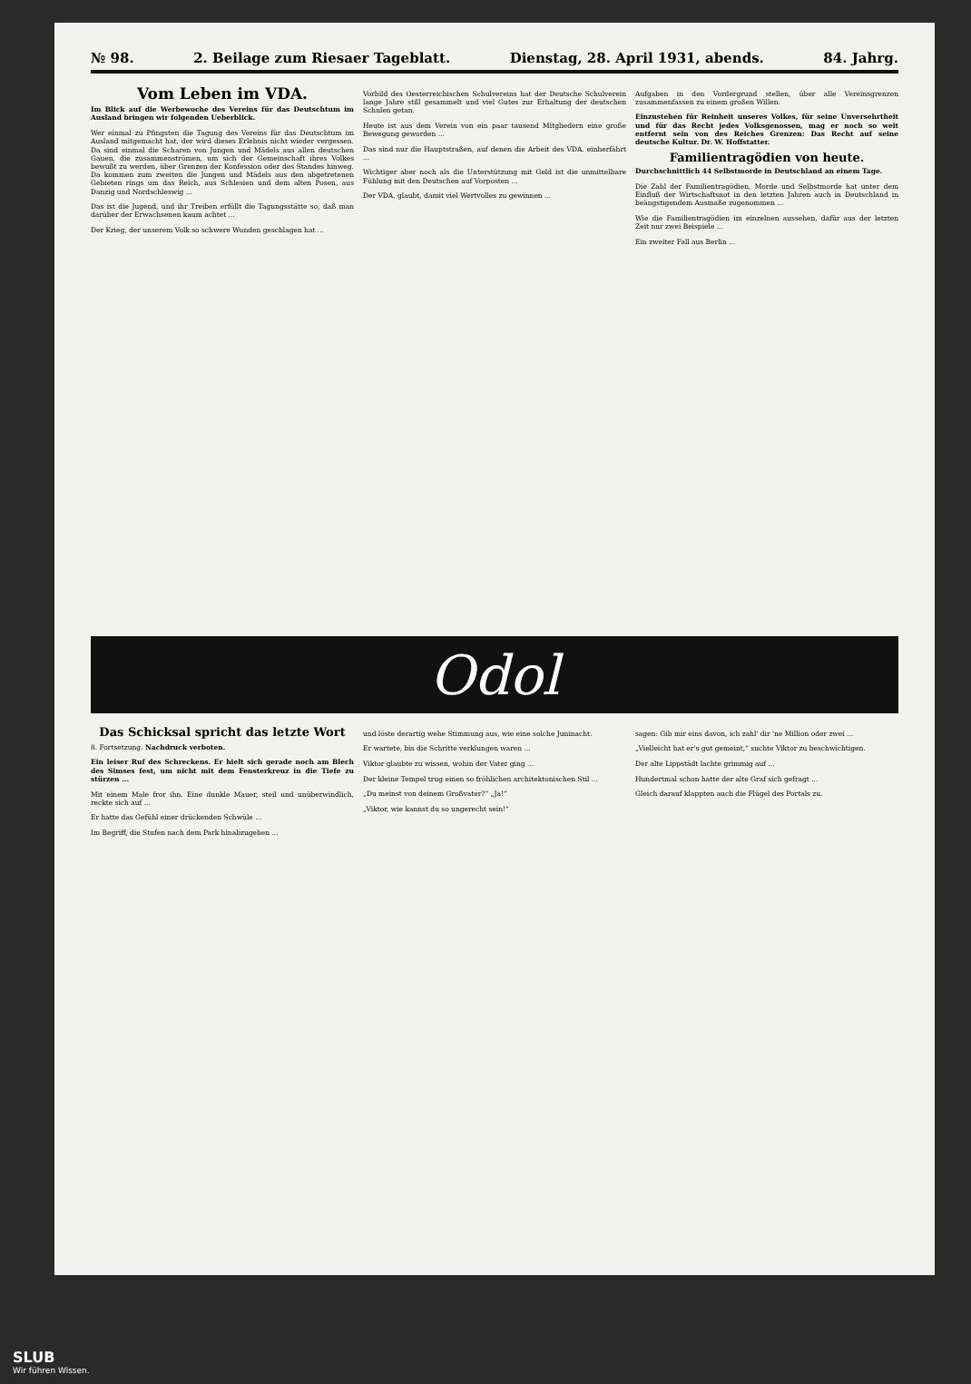№ 98. 2. Beilage zum Riesaer Tageblatt. Dienstag, 28. April 1931, abends. 84. Jahrg.
Vom Leben im VDA.
Im Blick auf die Werbewoche des Vereins für das Deutschtum im Ausland bringen wir folgenden Ueberblick.
Wer einmal zu Pfingsten die Tagung des Vereins für das Deutschtum im Ausland mitgemacht hat, der wird dieses Erlebnis nicht wieder vergessen. Da sind einmal die Scharen von Jungen und Mädels aus allen deutschen Gauen, die zusammenströmen, um sich der Gemeinschaft ihres Volkes bewußt zu werden, über Grenzen der Konfession oder des Standes hinweg. Da kommen zum zweiten die Jungen und Mädels aus den abgetretenen Gebieten rings um das Reich, aus Schlesien und dem alten Posen, aus Danzig und Nordschleswig ...
Das ist die Jugend, und ihr Treiben erfüllt die Tagungsstätte so, daß man darüber der Erwachsenen kaum achtet ...
Der Krieg, der unserem Volk so schwere Wunden geschlagen hat ...
Vorbild des Oesterreichischen Schulvereins hat der Deutsche Schulverein lange Jahre still gesammelt und viel Gutes zur Erhaltung der deutschen Schulen getan.
Heute ist aus dem Verein von ein paar tausend Mitgliedern eine große Bewegung geworden ...
Das sind nur die Hauptstraßen, auf denen die Arbeit des VDA. einherfährt ...
Wichtiger aber noch als die Unterstützung mit Geld ist die unmittelbare Fühlung mit den Deutschen auf Vorposten ...
Der VDA. glaubt, damit viel Wertvolles zu gewinnen ...
Aufgaben in den Vordergrund stellen, über alle Vereinsgrenzen zusammenfassen zu einem großen Willen:
Einzustehen für Reinheit unseres Volkes, für seine Unversehrtheit und für das Recht jedes Volksgenossen, mag er noch so weit entfernt sein von des Reiches Grenzen: Das Recht auf seine deutsche Kultur. Dr. W. Hoffstatter.
Familientragödien von heute.
Durchschnittlich 44 Selbstmorde in Deutschland an einem Tage.
Die Zahl der Familientragödien, Morde und Selbstmorde hat unter dem Einfluß der Wirtschaftsnot in den letzten Jahren auch in Deutschland in beängstigendem Ausmaße zugenommen ...
Wie die Familientragödien im einzelnen aussehen, dafür aus der letzten Zeit nur zwei Beispiele ...
Ein zweiter Fall aus Berlin ...
Odol
Das Schicksal spricht das letzte Wort
8. Fortsetzung. Nachdruck verboten.
Ein leiser Ruf des Schreckens. Er hielt sich gerade noch am Blech des Simses fest, um nicht mit dem Fensterkreuz in die Tiefe zu stürzen ...
Mit einem Male fror ihn. Eine dunkle Mauer, steil und unüberwindlich, reckte sich auf ...
Er hatte das Gefühl einer drückenden Schwüle ...
Im Begriff, die Stufen nach dem Park hinabzugehen ...
und löste derartig wehe Stimmung aus, wie eine solche Juninacht.
Er wartete, bis die Schritte verklungen waren ...
Viktor glaubte zu wissen, wohin der Vater ging ...
Der kleine Tempel trug einen so fröhlichen architektonischen Stil ...
„Du meinst von deinem Großvater?“ „Ja!“
„Viktor, wie kannst du so ungerecht sein!“
sagen: Gib mir eins davon, ich zahl' dir 'ne Million oder zwei ...
„Vielleicht hat er's gut gemeint,“ suchte Viktor zu beschwichtigen.
Der alte Lippstädt lachte grimmig auf ...
Hundertmal schon hatte der alte Graf sich gefragt ...
Gleich darauf klappten auch die Flügel des Portals zu.
SLUB
Wir führen Wissen.